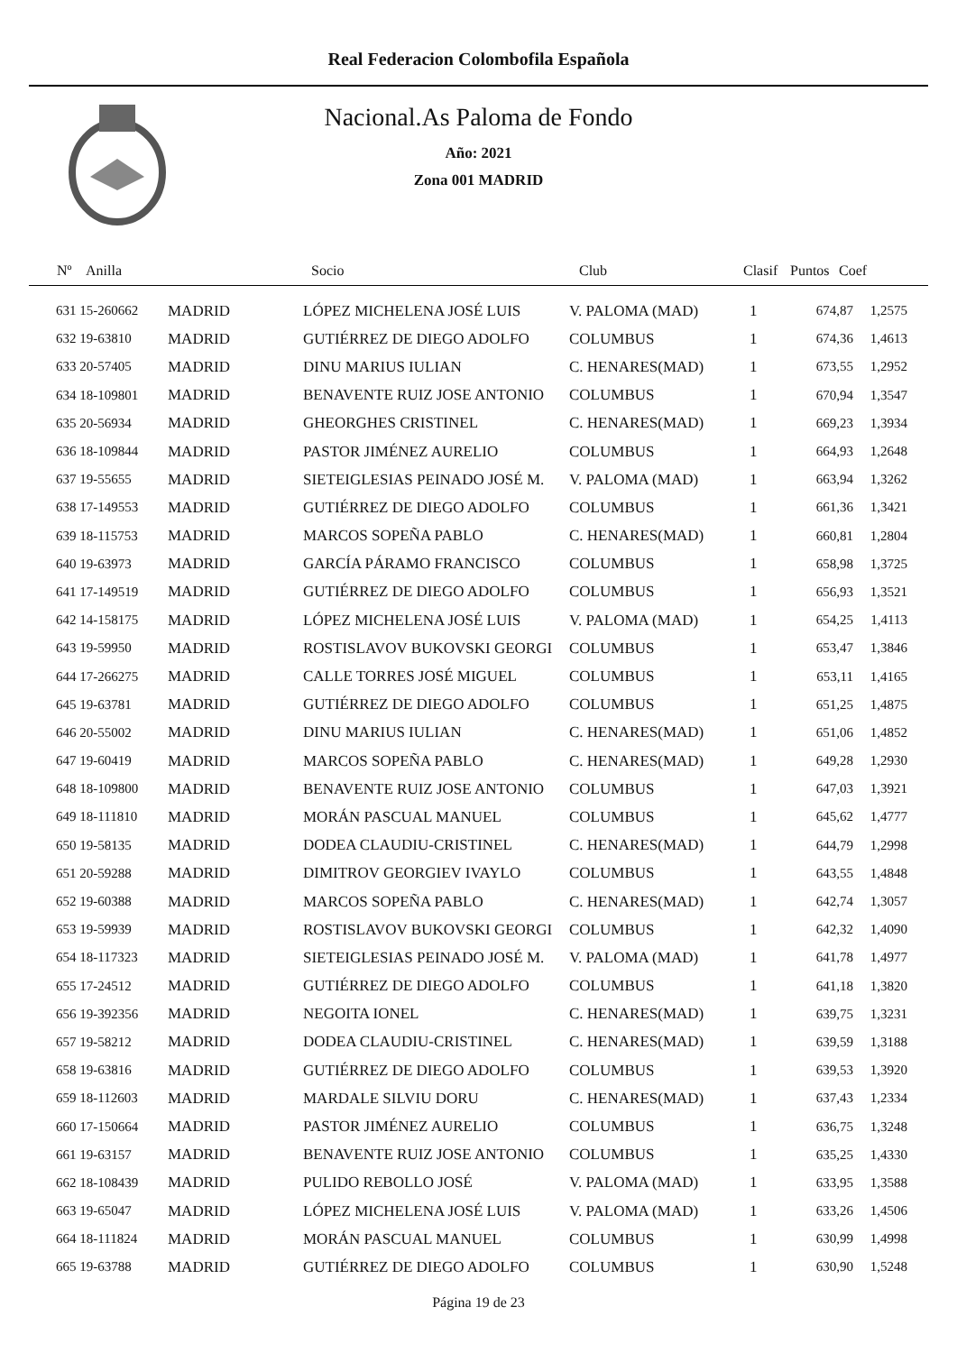Real Federacion Colombofila Española
Nacional.As Paloma de Fondo
Año: 2021
Zona 001 MADRID
| Nº | Anilla | | Socio | Club | Clasif | Puntos | Coef |
| --- | --- | --- | --- | --- | --- | --- | --- |
| 631 15-260662 | MADRID | LÓPEZ MICHELENA JOSÉ LUIS | V. PALOMA (MAD) | 1 | 674,87 | 1,2575 |
| 632 19-63810 | MADRID | GUTIÉRREZ DE DIEGO ADOLFO | COLUMBUS | 1 | 674,36 | 1,4613 |
| 633 20-57405 | MADRID | DINU MARIUS IULIAN | C. HENARES(MAD) | 1 | 673,55 | 1,2952 |
| 634 18-109801 | MADRID | BENAVENTE RUIZ JOSE ANTONIO | COLUMBUS | 1 | 670,94 | 1,3547 |
| 635 20-56934 | MADRID | GHEORGHES CRISTINEL | C. HENARES(MAD) | 1 | 669,23 | 1,3934 |
| 636 18-109844 | MADRID | PASTOR JIMÉNEZ AURELIO | COLUMBUS | 1 | 664,93 | 1,2648 |
| 637 19-55655 | MADRID | SIETEIGLESIAS PEINADO JOSÉ M. | V. PALOMA (MAD) | 1 | 663,94 | 1,3262 |
| 638 17-149553 | MADRID | GUTIÉRREZ DE DIEGO ADOLFO | COLUMBUS | 1 | 661,36 | 1,3421 |
| 639 18-115753 | MADRID | MARCOS SOPEÑA PABLO | C. HENARES(MAD) | 1 | 660,81 | 1,2804 |
| 640 19-63973 | MADRID | GARCÍA PÁRAMO FRANCISCO | COLUMBUS | 1 | 658,98 | 1,3725 |
| 641 17-149519 | MADRID | GUTIÉRREZ DE DIEGO ADOLFO | COLUMBUS | 1 | 656,93 | 1,3521 |
| 642 14-158175 | MADRID | LÓPEZ MICHELENA JOSÉ LUIS | V. PALOMA (MAD) | 1 | 654,25 | 1,4113 |
| 643 19-59950 | MADRID | ROSTISLAVOV BUKOVSKI GEORGI | COLUMBUS | 1 | 653,47 | 1,3846 |
| 644 17-266275 | MADRID | CALLE TORRES JOSÉ MIGUEL | COLUMBUS | 1 | 653,11 | 1,4165 |
| 645 19-63781 | MADRID | GUTIÉRREZ DE DIEGO ADOLFO | COLUMBUS | 1 | 651,25 | 1,4875 |
| 646 20-55002 | MADRID | DINU MARIUS IULIAN | C. HENARES(MAD) | 1 | 651,06 | 1,4852 |
| 647 19-60419 | MADRID | MARCOS SOPEÑA PABLO | C. HENARES(MAD) | 1 | 649,28 | 1,2930 |
| 648 18-109800 | MADRID | BENAVENTE RUIZ JOSE ANTONIO | COLUMBUS | 1 | 647,03 | 1,3921 |
| 649 18-111810 | MADRID | MORÁN PASCUAL MANUEL | COLUMBUS | 1 | 645,62 | 1,4777 |
| 650 19-58135 | MADRID | DODEA CLAUDIU-CRISTINEL | C. HENARES(MAD) | 1 | 644,79 | 1,2998 |
| 651 20-59288 | MADRID | DIMITROV GEORGIEV IVAYLO | COLUMBUS | 1 | 643,55 | 1,4848 |
| 652 19-60388 | MADRID | MARCOS SOPEÑA PABLO | C. HENARES(MAD) | 1 | 642,74 | 1,3057 |
| 653 19-59939 | MADRID | ROSTISLAVOV BUKOVSKI GEORGI | COLUMBUS | 1 | 642,32 | 1,4090 |
| 654 18-117323 | MADRID | SIETEIGLESIAS PEINADO JOSÉ M. | V. PALOMA (MAD) | 1 | 641,78 | 1,4977 |
| 655 17-24512 | MADRID | GUTIÉRREZ DE DIEGO ADOLFO | COLUMBUS | 1 | 641,18 | 1,3820 |
| 656 19-392356 | MADRID | NEGOITA IONEL | C. HENARES(MAD) | 1 | 639,75 | 1,3231 |
| 657 19-58212 | MADRID | DODEA CLAUDIU-CRISTINEL | C. HENARES(MAD) | 1 | 639,59 | 1,3188 |
| 658 19-63816 | MADRID | GUTIÉRREZ DE DIEGO ADOLFO | COLUMBUS | 1 | 639,53 | 1,3920 |
| 659 18-112603 | MADRID | MARDALE SILVIU DORU | C. HENARES(MAD) | 1 | 637,43 | 1,2334 |
| 660 17-150664 | MADRID | PASTOR JIMÉNEZ AURELIO | COLUMBUS | 1 | 636,75 | 1,3248 |
| 661 19-63157 | MADRID | BENAVENTE RUIZ JOSE ANTONIO | COLUMBUS | 1 | 635,25 | 1,4330 |
| 662 18-108439 | MADRID | PULIDO REBOLLO JOSÉ | V. PALOMA (MAD) | 1 | 633,95 | 1,3588 |
| 663 19-65047 | MADRID | LÓPEZ MICHELENA JOSÉ LUIS | V. PALOMA (MAD) | 1 | 633,26 | 1,4506 |
| 664 18-111824 | MADRID | MORÁN PASCUAL MANUEL | COLUMBUS | 1 | 630,99 | 1,4998 |
| 665 19-63788 | MADRID | GUTIÉRREZ DE DIEGO ADOLFO | COLUMBUS | 1 | 630,90 | 1,5248 |
Página 19 de 23